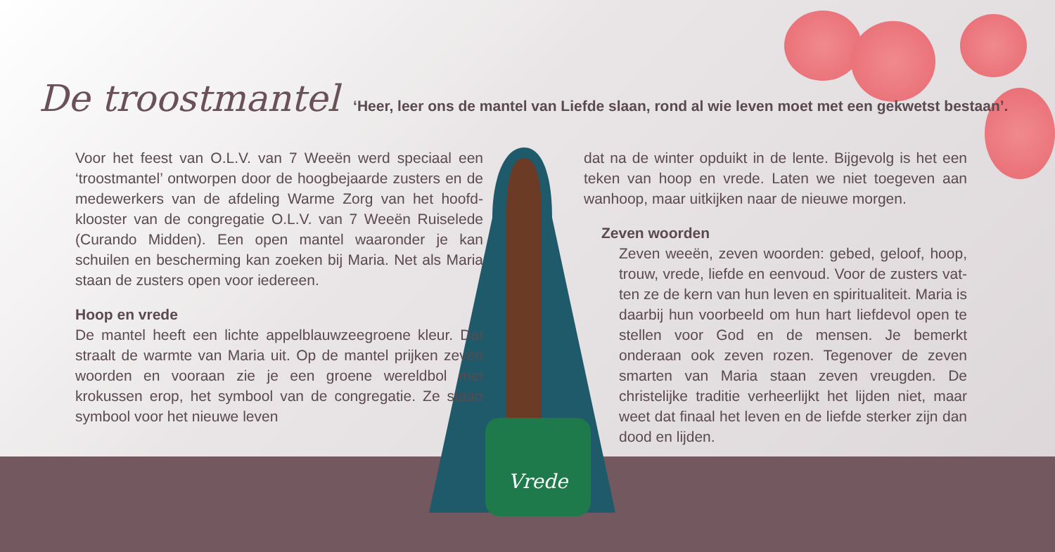Vrede
De troostmantel
‘Heer, leer ons de mantel van Liefde slaan, rond al wie leven moet met een gekwetst bestaan’.
Voor het feest van O.L.V. van 7 Weeën werd speciaal een ‘troostmantel’ ontworpen door de hoogbejaarde zusters en de medewerkers van de afdeling Warme Zorg van het hoofd­klooster van de congregatie O.L.V. van 7 Weeën Ruiselede (Curando Midden). Een open mantel waaronder je kan schuilen en bescherming kan zoeken bij Maria. Net als Maria staan de zusters open voor iedereen.
Hoop en vrede
De mantel heeft een lichte appelblauwzeegroene kleur. Dat straalt de warmte van Maria uit. Op de mantel prijken zeven woorden en vooraan zie je een groene wereldbol met krokussen erop, het symbool van de congregatie. Ze staan symbool voor het nieuwe leven
dat na de winter opduikt in de lente. Bijgevolg is het een teken van hoop en vrede. Laten we niet toegeven aan wanhoop, maar uitkijken naar de nieuwe morgen.
Zeven woorden
Zeven weeën, zeven woorden: gebed, geloof, hoop, trouw, vrede, liefde en eenvoud. Voor de zusters vat­ten ze de kern van hun leven en spiritualiteit. Maria is daarbij hun voorbeeld om hun hart liefdevol open te stellen voor God en de mensen. Je bemerkt onderaan ook zeven rozen. Tegenover de zeven smarten van Maria staan zeven vreugden. De christelijke traditie verheerlijkt het lijden niet, maar weet dat finaal het leven en de liefde sterker zijn dan dood en lijden.